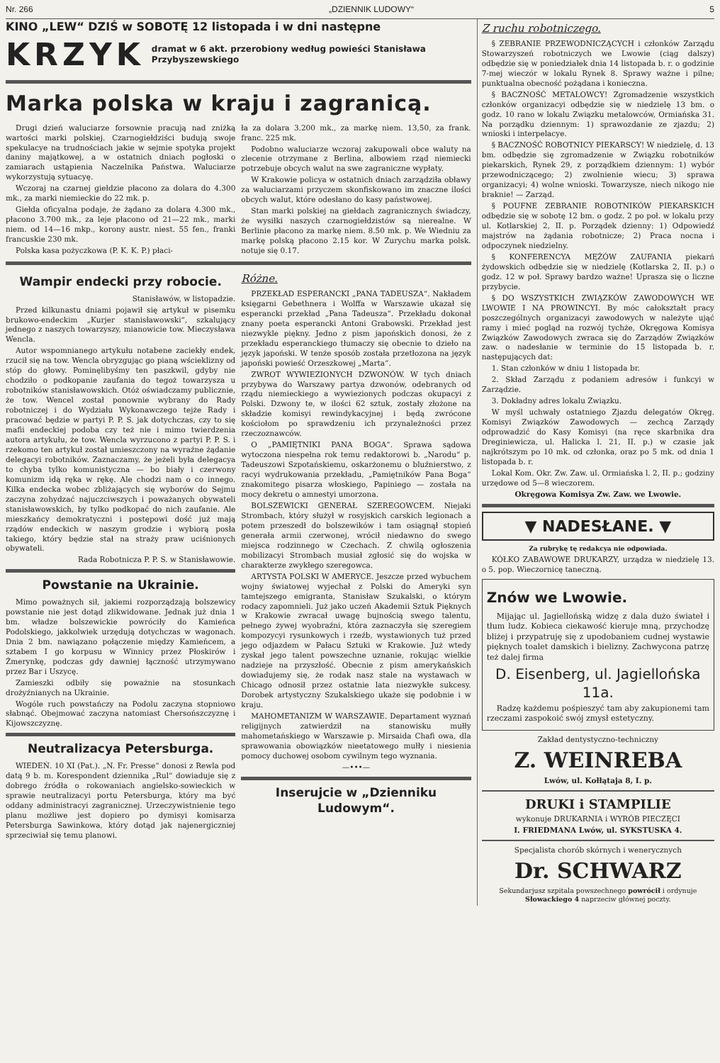Nr. 266 „DZIENNIK LUDOWY“5
KINO „LEW“ DZIŚ w SOBOTĘ 12 listopada i w dni następne
KRZYK dramat w 6 akt. przerobiony według powieści Stanisława Przybyszewskiego
Marka polska w kraju i zagranicą.
Drugi dzień waluciarze forsownie pracują nad zniżką wartości marki polskiej. Czarnogiełdziści budują swoje spekulacye na trudnościach jakie w sejmie spotyka projekt daniny majątkowej, a w ostatnich dniach pogłoski o zamiarach ustąpienia Naczelnika Państwa. Waluciarze wykorzystują sytuacyę.
Wczoraj na czarnej giełdzie płacono za dolara do 4.300 mk., za marki niemieckie do 22 mk. p.
Giełda oficyalna podaje, że żądano za dolara 4.300 mk., płacono 3.700 mk., za leje płacono od 21—22 mk., marki niem. od 14—16 mkp., korony austr. niest. 55 fen., franki francuskie 230 mk.
Polska kasa pożyczkowa (P. K. K. P.) płaci-
ła za dolara 3.200 mk., za markę niem. 13,50, za frank. franc. 225 mk.
Podobno waluciarze wczoraj zakupowali obce waluty na zlecenie otrzymane z Berlina, albowiem rząd niemiecki potrzebuje obcych walut na swe zagraniczne wypłaty.
W Krakowie policya w ostatnich dniach zarządziła obławy za waluciarzami przyczem skonfiskowano im znaczne ilości obcych walut, które odesłano do kasy państwowej.
Stan marki polskiej na giełdach zagranicznych świadczy, że wysiłki naszych czarnogiełdzistów są nierealne. W Berlinie płacono za markę niem. 8.50 mk. p. We Wiedniu za markę polską płacono 2.15 kor. W Zurychu marka polsk. notuje się 0.17.
Wampir endecki przy robocie.
Stanisławów, w listopadzie.
Przed kilkunastu dniami pojawił się artykuł w pisemku brukowo-endeckim „Kurjer stanisławowski“, szkalujący jednego z naszych towarzyszy, mianowicie tow. Mieczysława Wencla.
Autor wspomnianego artykułu notabene zaciekły endek, rzucił się na tow. Wencla obryzgując go pianą wściekliznу od stóp do głowy. Pominęlibyśmy ten paszkwil, gdyby nie chodziło o podkopanie zaufania do tegoż towarzysza u robotników stanisławowskich. Otóż oświadczamy publicznie, że tow. Wencel został ponownie wybrany do Rady robotniczej i do Wydziału Wykonawczego tejże Rady i pracować będzie w partyi P. P. S. jak dotychczas, czy to się mafii endeckiej podoba czy też nie i mimo twierdzenia autora artykułu, że tow. Wencla wyrzucono z partyi P. P. S. i rzekomo ten artykuł został umieszczony na wyraźne żądanie delegacyi robotników. Zaznaczamy, że jeżeli była delegacya to chyba tylko komunistyczna — bo biały i czerwony komunizm idą ręka w rękę. Ale chodzi nam o co innego. Kilka endecka wobec zbliżających się wyborów do Sejmu zaczyna zohydzać najuczciwszych i poważanych obywateli stanisławowskich, by tylko podkopać do nich zaufanie. Ale mieszkańcy demokratyczni i postępowi dość już mają rządów endeckich w naszym grodzie i wybiorą posła takiego, który będzie stał na straży praw uciśnionych obywateli.
Rada Robotnicza P. P. S. w Stanisławowie.
Powstanie na Ukrainie.
Mimo poważnych sił, jakiemi rozporządzają bolszewicy powstanie nie jest dotąd zlikwidowane. Jednak już dnia 1 bm. władze bolszewickie powróciły do Kamieńca Podolskiego, jakkolwiek urzędują dotychczas w wagonach. Dnia 2 bm. nawiązano połączenie między Kamieńcem, a sztabem I go korpusu w Winnicy przez Płoskirów i Żmerynkę, podczas gdy dawniej łączność utrzymywano przez Bar i Uszycę.
Zamieszki odbiły się poważnie na stosunkach drożyźnianych na Ukrainie.
Wogóle ruch powstańczy na Podolu zaczyna stopniowo słabnąć. Obejmować zaczyna natomiast Chersońszczyznę i Kijowszczyznę.
Neutralizacya Petersburga.
WIEDEŃ. 10 XI (Pat.). „N. Fr. Presse“ donosi z Rewla pod datą 9 b. m. Korespondent dziennika „Rul“ dowiaduje się z dobrego źródła o rokowaniach angielsko-sowieckich w sprawie neutralizacyi portu Petersburga, który ma być oddany administracyi zagranicznej. Urzeczywistnienie tego planu możliwe jest dopiero po dymisyi komisarza Petersburga Sawinkowa, który dotąd jak najenergiczniej sprzeciwiał się temu planowi.
Różne.
PRZEKŁAD ESPERANCKI „PANA TADEUSZA“. Nakładem księgarni Gebethnera i Wolffa w Warszawie ukazał się esperancki przekład „Pana Tadeusza“. Przekładu dokonał znany poeta esperancki Antoni Grabowski. Przekład jest niezwykle piękny. Jedno z pism japońskich donosi, że z przekładu esperanckiego tłumaczy się obecnie to dzieło na język japoński. W tenże sposób została przetłozona na język japoński powieść Orzeszkowej „Marta“.
ZWROT WYWIEZIONYCH DZWONÓW. W tych dniach przybywa do Warszawy partya dzwonów, odebranych od rządu niemieckiego a wywiezionych podczas okupacyi z Polski. Dzwony te, w ilości 62 sztuk, zostały złożone na składzie komisyi rewindykacyjnej i będą zwrócone kościołom po sprawdzeniu ich przynależności przez rzeczoznawców.
O „PAMIĘTNIKI PANA BOGA“. Sprawa sądowa wytoczona niespełna rok temu redaktorowi b. „Narodu“ p. Tadeuszowi Szpotańskiemu, oskarżonemu o bluźnierstwo, z racyi wydrukowania przekładu, „Pamiętników Pana Boga“ znakomitego pisarza włoskiego, Papiniego — została na mocy dekretu o amnestyi umorzona.
BOLSZEWICKI GENERAŁ SZEREGOWCEM. Niejaki Strombach, który służył w rosyjskich carskich legionach a potem przeszedł do bolszewików i tam osiągnął stopień generała armii czerwonej, wrócił niedawno do swego miejsca rodzinnego w Czechach. Z chwilą ogłoszenia mobilizacyi Strombach musiał zgłosić się do wojska w charakterze zwykłego szeregowca.
ARTYSTA POLSKI W AMERYCE. Jeszcze przed wybuchem wojny światowej wyjechał z Polski do Ameryki syn tamtejszego emigranta, Stanisław Szukalski, o którym rodacy zapomnieli. Już jako uczeń Akademii Sztuk Pięknych w Krakowie zwracał uwagę bujnością swego talentu, pełnego żywej wyobraźni, która zaznaczyła się szeregiem kompozycyi rysunkowych i rzeźb, wystawionych tuż przed jego odjazdem w Pałacu Sztuki w Krakowie. Już wtedy zyskał jego talent powszechne uznanie, rokując wielkie nadzieje na przyszłość. Obecnie z pism amerykańskich dowiadujemy się, że rodak nasz stale na wystawach w Chicago odnosił przez ostatnie lata niezwykłe sukcesy. Dorobek artystyczny Szukalskiego ukaże się podobnie i w kraju.
MAHOMETANIZM W WARSZAWIE. Departament wyznań religijnych zatwierdził na stanowisku mułły mahometańskiego w Warszawie p. Mirsaida Chafi owa, dla sprawowania obowiązków nieetatowego mułły i niesienia pomocy duchowej osobom cywilnym tego wyznania.
—•••—
Inserujcie w „Dzienniku Ludowym“.
Z ruchu robotniczego.
§ ZEBRANIE PRZEWODNICZĄCYCH i członków Zarządu Stowarzyszeń robotniczych we Lwowie (ciąg dalszy) odbędzie się w poniedziałek dnia 14 listopada b. r. o godzinie 7-mej wieczór w lokalu Rynek 8. Sprawy ważne i pilne; punktualna obecność pożądana i konieczna.
§ BACZNOŚĆ METALOWCY! Zgromadzenie wszystkich członków organizacyi odbędzie się w niedzielę 13 bm. o godz. 10 rano w lokalu Związku metalowców, Ormiańska 31. Na porządku dziennym: 1) sprawozdanie ze zjazdu; 2) wnioski i interpelacye.
§ BACZNOŚĆ ROBOTNICY PIEKARSCY! W niedzielę, d. 13 bm. odbędzie się zgromadzenie w Związku robotników piekarskich, Rynek 29, z porządkiem dziennym: 1) wybór przewodniczącego; 2) zwolnienie wiecu; 3) sprawa organizacyi; 4) wolne wnioski. Towarzysze, niech nikogo nie braknie! — Zarząd.
§ POUFNE ZEBRANIE ROBOTNIKÓW PIEKARSKICH odbędzie się w sobotę 12 bm. o godz. 2 po poł. w lokalu przy ul. Kotlarskiej 2, II. p. Porządek dzienny: 1) Odpowiedź majstrów na żądania robotnicze; 2) Praca nocna i odpoczynek niedzielny.
§ KONFERENCYA MĘŻÓW ZAUFANIA piekarń żydowskich odbędzie się w niedzielę (Kotlarska 2, II. p.) o godz. 12 w poł. Sprawy bardzo ważne! Uprasza się o liczne przybycie.
§ DO WSZYSTKICH ZWIĄZKÓW ZAWODOWYCH WE LWOWIE I NA PROWINCYI. By móc całokształt pracy poszczególnych organizacyi zawodowych w należyte ująć ramy i mieć pogląd na rozwój tychże, Okręgowa Komisya Związków Zawodowych zwraca się do Zarządów Związków zaw. o nadesłanie w terminie do 15 listopada b. r. następujących dat:
1. Stan członków w dniu 1 listopada br.
2. Skład Zarządu z podaniem adresów i funkcyi w Zarządzie.
3. Dokładny adres lokalu Związku.
W myśl uchwały ostatniego Zjazdu delegatów Okręg. Komisyi Związków Zawodowych — zechcą Zarządy odprowadzić do Kasy Komisyi (na ręce skarbnika dra Dreginiewicza, ul. Halicka l. 21, II. p.) w czasie jak najkrótszym po 10 mk. od członka, oraz po 5 mk. od dnia 1 listopada b. r.
Lokal Kom. Okr. Zw. Zaw. ul. Ormiańska l. 2, II. p.; godziny urzędowe od 5—8 wieczorem.
Okręgowa Komisya Zw. Zaw. we Lwowie.
▼ NADESŁANE. ▼
Za rubrykę tę redakcya nie odpowiada.
KÓŁKO ZABAWOWE DRUKARZY, urządza w niedzielę 13. o 5. pop. Wieczornicę taneczną.
Znów we Lwowie.
Mijając ul. Jagiellońską widzę z dala dużo świateł i tłum ludz. Kobieca ciekawość kieruje mną, przychodzę bliżej i przypatruję się z upodobaniem cudnej wystawie pięknych toalet damskich i bielizny. Zachwycona patrzę też dalej firma
D. Eisenberg, ul. Jagiellońska 11a.
Radzę każdemu pośpieszyć tam aby zakupionemi tam rzeczami zaspokoić swój zmysł estetyczny.
Zakład dentystyczno-techniczny
Z. WEINREBA
Lwów, ul. Kołłątaja 8, I. p.
DRUKI i STAMPILIE
wykonuje DRUKARNIA i WYRÓB PIECZĘCI
I. FRIEDMANA Lwów, ul. SYKSTUSKA 4.
Specjalista chorób skórnych i wenerycznych
Dr. SCHWARZ
Sekundarjusz szpitala powszechnego powrócił i ordynuje Słowackiego 4 naprzeciw głównej poczty.